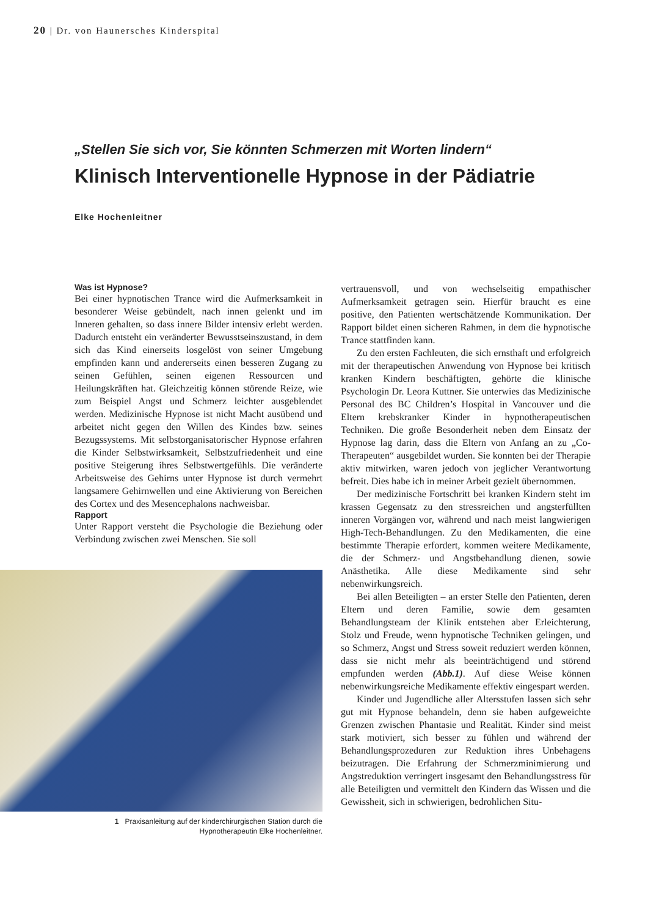20 | Dr. von Haunersches Kinderspital
„Stellen Sie sich vor, Sie könnten Schmerzen mit Worten lindern“
Klinisch Interventionelle Hypnose in der Pädiatrie
Elke Hochenleitner
Was ist Hypnose?
Bei einer hypnotischen Trance wird die Aufmerksamkeit in besonderer Weise gebündelt, nach innen gelenkt und im Inneren gehalten, so dass innere Bilder intensiv erlebt werden. Dadurch entsteht ein veränderter Bewusstseinszustand, in dem sich das Kind einerseits losgelöst von seiner Umgebung empfinden kann und andererseits einen besseren Zugang zu seinen Gefühlen, seinen eigenen Ressourcen und Heilungskräften hat. Gleichzeitig können störende Reize, wie zum Beispiel Angst und Schmerz leichter ausgeblendet werden. Medizinische Hypnose ist nicht Macht ausübend und arbeitet nicht gegen den Willen des Kindes bzw. seines Bezugssystems. Mit selbstorganisatorischer Hypnose erfahren die Kinder Selbstwirksamkeit, Selbstzufriedenheit und eine positive Steigerung ihres Selbstwertgefühls. Die veränderte Arbeitsweise des Gehirns unter Hypnose ist durch vermehrt langsamere Gehirnwellen und eine Aktivierung von Bereichen des Cortex und des Mesencephalons nachweisbar.
Rapport
Unter Rapport versteht die Psychologie die Beziehung oder Verbindung zwischen zwei Menschen. Sie soll
1 Praxisanleitung auf der kinderchirurgischen Station durch die
Hypnotherapeutin Elke Hochenleitner.
vertrauensvoll, und von wechselseitig empathischer Aufmerksamkeit getragen sein. Hierfür braucht es eine positive, den Patienten wertschätzende Kommunikation. Der Rapport bildet einen sicheren Rahmen, in dem die hypnotische Trance stattfinden kann.
Zu den ersten Fachleuten, die sich ernsthaft und erfolgreich mit der therapeutischen Anwendung von Hypnose bei kritisch kranken Kindern beschäftigten, gehörte die klinische Psychologin Dr. Leora Kuttner. Sie unterwies das Medizinische Personal des BC Children’s Hospital in Vancouver und die Eltern krebskranker Kinder in hypnotherapeutischen Techniken. Die große Besonderheit neben dem Einsatz der Hypnose lag darin, dass die Eltern von Anfang an zu „Co-Therapeuten“ ausgebildet wurden. Sie konnten bei der Therapie aktiv mitwirken, waren jedoch von jeglicher Verantwortung befreit. Dies habe ich in meiner Arbeit gezielt übernommen.
Der medizinische Fortschritt bei kranken Kindern steht im krassen Gegensatz zu den stressreichen und angsterfüllten inneren Vorgängen vor, während und nach meist langwierigen High-Tech-Behandlungen. Zu den Medikamenten, die eine bestimmte Therapie erfordert, kommen weitere Medikamente, die der Schmerz- und Angstbehandlung dienen, sowie Anästhetika. Alle diese Medikamente sind sehr nebenwirkungsreich.
Bei allen Beteiligten – an erster Stelle den Patienten, deren Eltern und deren Familie, sowie dem gesamten Behandlungsteam der Klinik entstehen aber Erleichterung, Stolz und Freude, wenn hypnotische Techniken gelingen, und so Schmerz, Angst und Stress soweit reduziert werden können, dass sie nicht mehr als beeinträchtigend und störend empfunden werden (Abb.1). Auf diese Weise können nebenwirkungsreiche Medikamente effektiv eingespart werden.
Kinder und Jugendliche aller Altersstufen lassen sich sehr gut mit Hypnose behandeln, denn sie haben aufgeweichte Grenzen zwischen Phantasie und Realität. Kinder sind meist stark motiviert, sich besser zu fühlen und während der Behandlungsprozeduren zur Reduktion ihres Unbehagens beizutragen. Die Erfahrung der Schmerzminimierung und Angstreduktion verringert insgesamt den Behandlungsstress für alle Beteiligten und vermittelt den Kindern das Wissen und die Gewissheit, sich in schwierigen, bedrohlichen Situ-